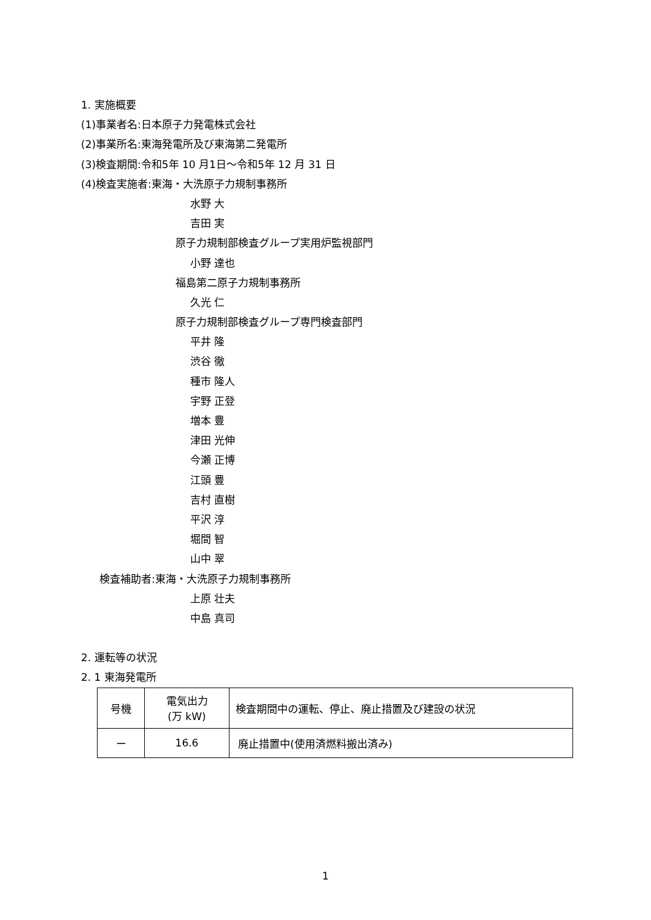1. 実施概要
(1)事業者名:日本原子力発電株式会社
(2)事業所名:東海発電所及び東海第二発電所
(3)検査期間:令和5年 10 月1日～令和5年 12 月 31 日
(4)検査実施者:東海・大洗原子力規制事務所
水野 大
吉田 実
原子力規制部検査グループ実用炉監視部門
小野 達也
福島第二原子力規制事務所
久光 仁
原子力規制部検査グループ専門検査部門
平井 隆
渋谷 徹
種市 隆人
宇野 正登
増本 豊
津田 光伸
今瀬 正博
江頭 豊
吉村 直樹
平沢 淳
堀間 智
山中 翠
検査補助者:東海・大洗原子力規制事務所
上原 壮夫
中島 真司
2. 運転等の状況
2. 1 東海発電所
| 号機 | 電気出力 (万 kW) | 検査期間中の運転、停止、廃止措置及び建設の状況 |
| ー | 16.6 | 廃止措置中(使用済燃料搬出済み) |
1